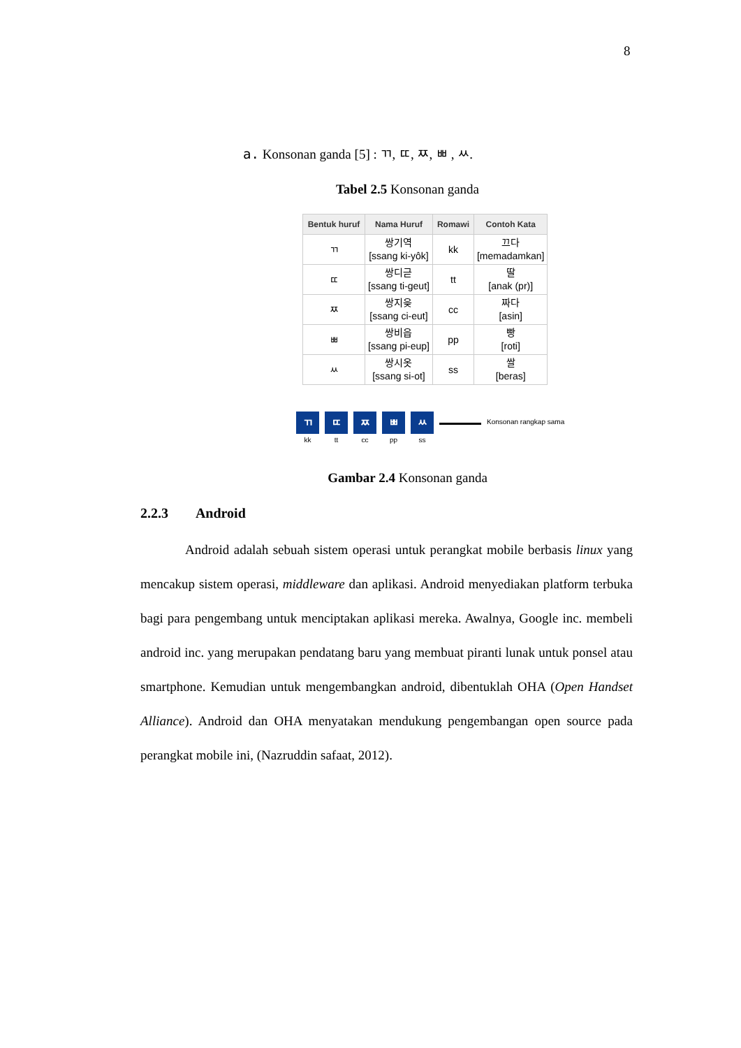8
a. Konsonan ganda [5] : ㄲ, ㄸ, ㅉ, ㅃ , ㅆ.
Tabel 2.5 Konsonan ganda
| Bentuk huruf | Nama Huruf | Romawi | Contoh Kata |
| --- | --- | --- | --- |
| ㄲ | 쌍기역 [ssang ki-yôk] | kk | 끄다 [memadamkan] |
| ㄸ | 쌍디귿 [ssang ti-geut] | tt | 딸 [anak (pr)] |
| ㅉ | 쌍지읒 [ssang ci-eut] | cc | 짜다 [asin] |
| ㅃ | 쌍비읍 [ssang pi-eup] | pp | 빵 [roti] |
| ㅆ | 쌍시옷 [ssang si-ot] | ss | 쌀 [beras] |
ㄲ
kk
ㄸ
tt
ㅉ
cc
ㅃ
pp
ㅆ
ss
Konsonan rangkap sama
Gambar 2.4 Konsonan ganda
2.2.3 Android
Android adalah sebuah sistem operasi untuk perangkat mobile berbasis linux yang mencakup sistem operasi, middleware dan aplikasi. Android menyediakan platform terbuka bagi para pengembang untuk menciptakan aplikasi mereka. Awalnya, Google inc. membeli android inc. yang merupakan pendatang baru yang membuat piranti lunak untuk ponsel atau smartphone. Kemudian untuk mengembangkan android, dibentuklah OHA (Open Handset Alliance). Android dan OHA menyatakan mendukung pengembangan open source pada perangkat mobile ini, (Nazruddin safaat, 2012).